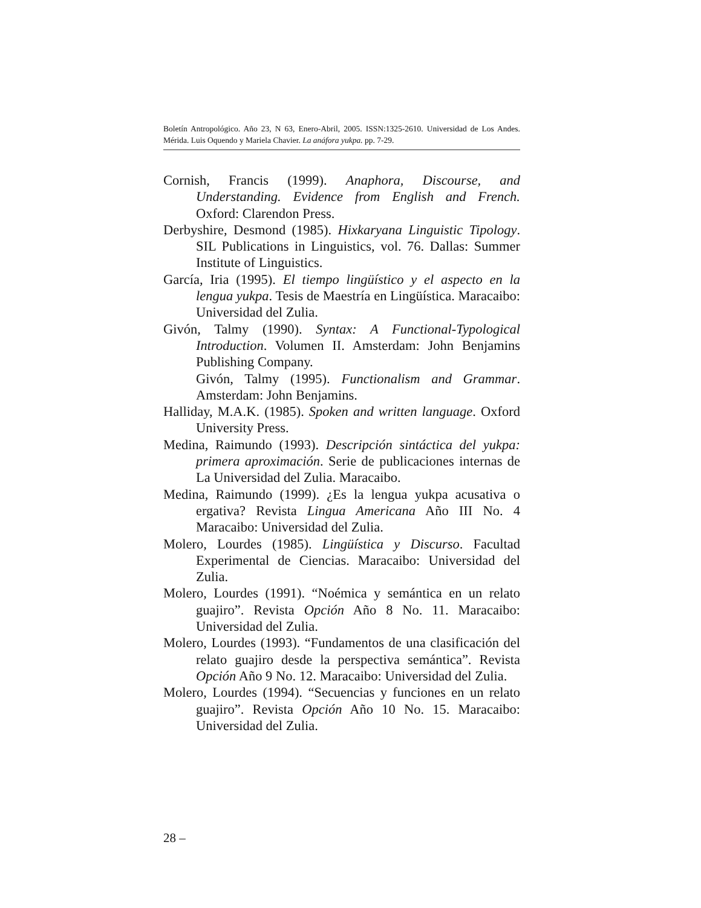Boletín Antropológico. Año 23, N 63, Enero-Abril, 2005. ISSN:1325-2610. Universidad de Los Andes. Mérida. Luis Oquendo y Mariela Chavier. La anáfora yukpa. pp. 7-29.
Cornish, Francis (1999). Anaphora, Discourse, and Understanding. Evidence from English and French. Oxford: Clarendon Press.
Derbyshire, Desmond (1985). Hixkaryana Linguistic Tipology. SIL Publications in Linguistics, vol. 76. Dallas: Summer Institute of Linguistics.
García, Iria (1995). El tiempo lingüístico y el aspecto en la lengua yukpa. Tesis de Maestría en Lingüística. Maracaibo: Universidad del Zulia.
Givón, Talmy (1990). Syntax: A Functional-Typological Introduction. Volumen II. Amsterdam: John Benjamins Publishing Company.
Givón, Talmy (1995). Functionalism and Grammar. Amsterdam: John Benjamins.
Halliday, M.A.K. (1985). Spoken and written language. Oxford University Press.
Medina, Raimundo (1993). Descripción sintáctica del yukpa: primera aproximación. Serie de publicaciones internas de La Universidad del Zulia. Maracaibo.
Medina, Raimundo (1999). ¿Es la lengua yukpa acusativa o ergativa? Revista Lingua Americana Año III No. 4 Maracaibo: Universidad del Zulia.
Molero, Lourdes (1985). Lingüística y Discurso. Facultad Experimental de Ciencias. Maracaibo: Universidad del Zulia.
Molero, Lourdes (1991). “Noémica y semántica en un relato guajiro”. Revista Opción Año 8 No. 11. Maracaibo: Universidad del Zulia.
Molero, Lourdes (1993). “Fundamentos de una clasificación del relato guajiro desde la perspectiva semántica”. Revista Opción Año 9 No. 12. Maracaibo: Universidad del Zulia.
Molero, Lourdes (1994). “Secuencias y funciones en un relato guajiro”. Revista Opción Año 10 No. 15. Maracaibo: Universidad del Zulia.
28 –